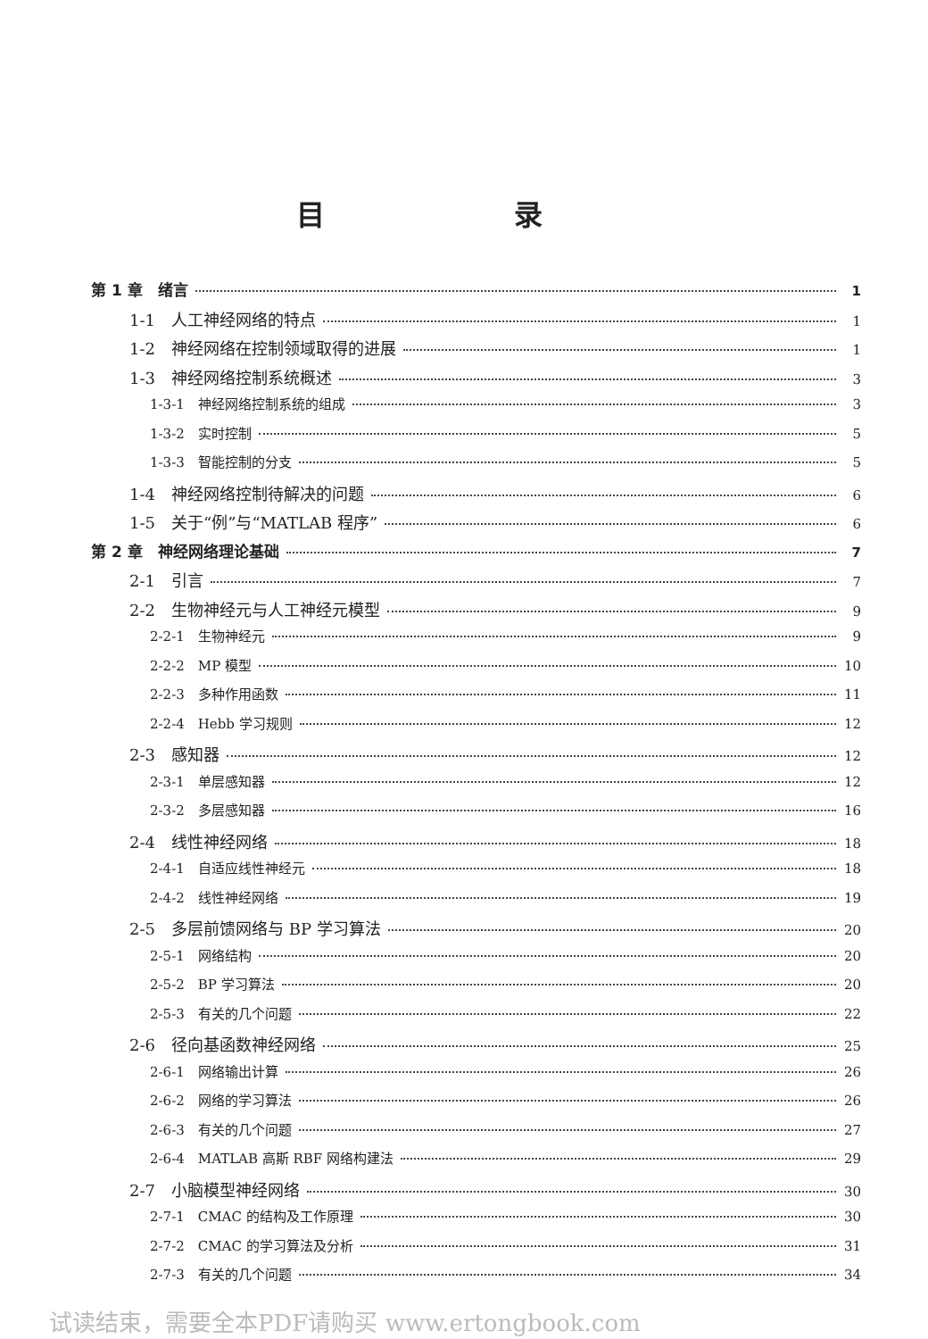目 录
第 1 章　绪言 1
1-1　人工神经网络的特点 1
1-2　神经网络在控制领域取得的进展 1
1-3　神经网络控制系统概述 3
1-3-1　神经网络控制系统的组成 3
1-3-2　实时控制 5
1-3-3　智能控制的分支 5
1-4　神经网络控制待解决的问题 6
1-5　关于“例”与“MATLAB 程序” 6
第 2 章　神经网络理论基础 7
2-1　引言 7
2-2　生物神经元与人工神经元模型 9
2-2-1　生物神经元 9
2-2-2　MP 模型 10
2-2-3　多种作用函数 11
2-2-4　Hebb 学习规则 12
2-3　感知器 12
2-3-1　单层感知器 12
2-3-2　多层感知器 16
2-4　线性神经网络 18
2-4-1　自适应线性神经元 18
2-4-2　线性神经网络 19
2-5　多层前馈网络与 BP 学习算法 20
2-5-1　网络结构 20
2-5-2　BP 学习算法 20
2-5-3　有关的几个问题 22
2-6　径向基函数神经网络 25
2-6-1　网络输出计算 26
2-6-2　网络的学习算法 26
2-6-3　有关的几个问题 27
2-6-4　MATLAB 高斯 RBF 网络构建法 29
2-7　小脑模型神经网络 30
2-7-1　CMAC 的结构及工作原理 30
2-7-2　CMAC 的学习算法及分析 31
2-7-3　有关的几个问题 34
试读结束，需要全本PDF请购买 www.ertongbook.com